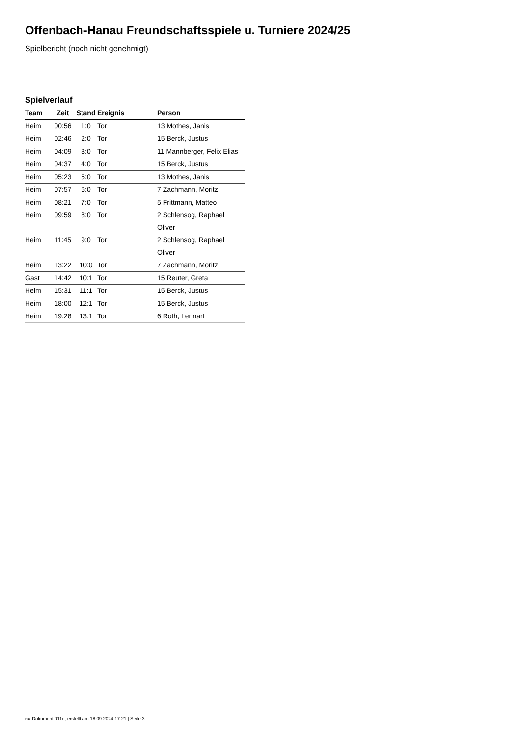Offenbach-Hanau Freundschaftsspiele u. Turniere 2024/25
Spielbericht (noch nicht genehmigt)
Spielverlauf
| Team | Zeit | Stand | Ereignis | Person |
| --- | --- | --- | --- | --- |
| Heim | 00:56 | 1:0 | Tor | 13 Mothes, Janis |
| Heim | 02:46 | 2:0 | Tor | 15 Berck, Justus |
| Heim | 04:09 | 3:0 | Tor | 11 Mannberger, Felix Elias |
| Heim | 04:37 | 4:0 | Tor | 15 Berck, Justus |
| Heim | 05:23 | 5:0 | Tor | 13 Mothes, Janis |
| Heim | 07:57 | 6:0 | Tor | 7 Zachmann, Moritz |
| Heim | 08:21 | 7:0 | Tor | 5 Frittmann, Matteo |
| Heim | 09:59 | 8:0 | Tor | 2 Schlensog, Raphael Oliver |
| Heim | 11:45 | 9:0 | Tor | 2 Schlensog, Raphael Oliver |
| Heim | 13:22 | 10:0 | Tor | 7 Zachmann, Moritz |
| Gast | 14:42 | 10:1 | Tor | 15 Reuter, Greta |
| Heim | 15:31 | 11:1 | Tor | 15 Berck, Justus |
| Heim | 18:00 | 12:1 | Tor | 15 Berck, Justus |
| Heim | 19:28 | 13:1 | Tor | 6 Roth, Lennart |
nu.Dokument 011e, erstellt am 18.09.2024 17:21 | Seite 3